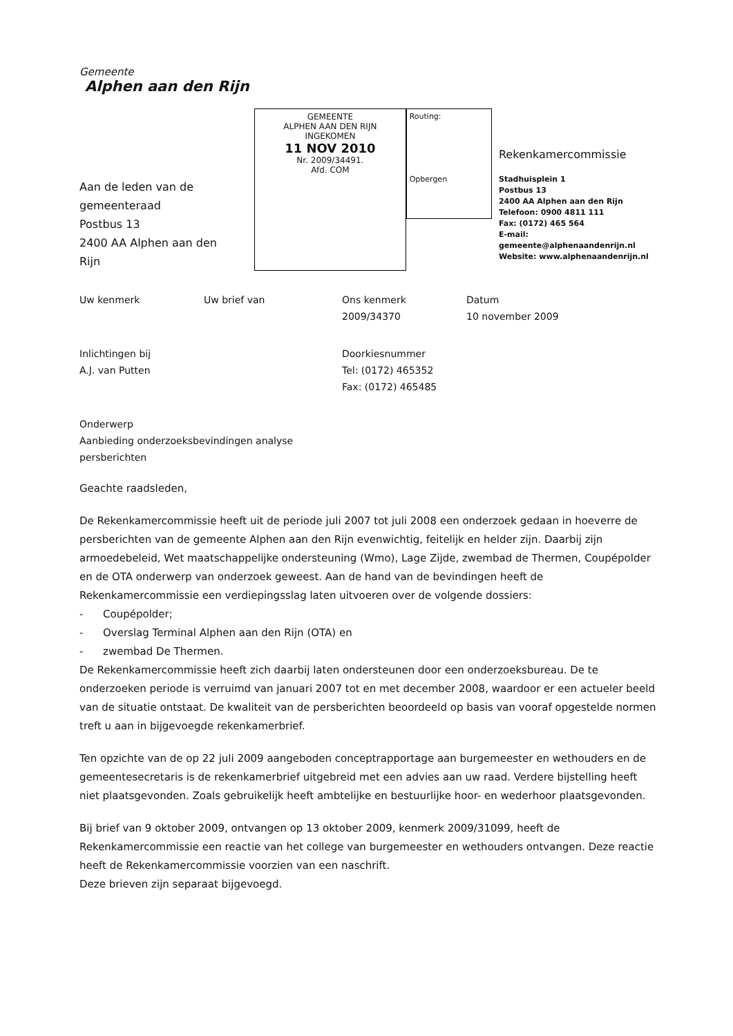Gemeente
Alphen aan den Rijn
Aan de leden van de
gemeenteraad
Postbus 13
2400 AA Alphen aan den Rijn
GEMEENTE
ALPHEN AAN DEN RIJN
INGEKOMEN
11 NOV 2010
Nr. 2009/34491.
Afd. COM
Routing:
Opbergen
Rekenkamercommissie
Stadhuisplein 1
Postbus 13
2400 AA Alphen aan den Rijn
Telefoon: 0900 4811 111
Fax: (0172) 465 564
E-mail: gemeente@alphenaandenrijn.nl
Website: www.alphenaandenrijn.nl
Uw kenmerk Uw brief van Ons kenmerk
2009/34370
Datum
10 november 2009
Inlichtingen bij
A.J. van Putten
Doorkiesnummer
Tel: (0172) 465352
Fax: (0172) 465485
Onderwerp
Aanbieding onderzoeksbevindingen analyse persberichten
Geachte raadsleden,
De Rekenkamercommissie heeft uit de periode juli 2007 tot juli 2008 een onderzoek gedaan in hoeverre de persberichten van de gemeente Alphen aan den Rijn evenwichtig, feitelijk en helder zijn. Daarbij zijn armoedebeleid, Wet maatschappelijke ondersteuning (Wmo), Lage Zijde, zwembad de Thermen, Coupépolder en de OTA onderwerp van onderzoek geweest. Aan de hand van de bevindingen heeft de Rekenkamercommissie een verdiepingsslag laten uitvoeren over de volgende dossiers:
- Coupépolder;
- Overslag Terminal Alphen aan den Rijn (OTA) en
- zwembad De Thermen.
De Rekenkamercommissie heeft zich daarbij laten ondersteunen door een onderzoeksbureau. De te onderzoeken periode is verruimd van januari 2007 tot en met december 2008, waardoor er een actueler beeld van de situatie ontstaat. De kwaliteit van de persberichten beoordeeld op basis van vooraf opgestelde normen treft u aan in bijgevoegde rekenkamerbrief.
Ten opzichte van de op 22 juli 2009 aangeboden conceptrapportage aan burgemeester en wethouders en de gemeentesecretaris is de rekenkamerbrief uitgebreid met een advies aan uw raad. Verdere bijstelling heeft niet plaatsgevonden. Zoals gebruikelijk heeft ambtelijke en bestuurlijke hoor- en wederhoor plaatsgevonden.
Bij brief van 9 oktober 2009, ontvangen op 13 oktober 2009, kenmerk 2009/31099, heeft de Rekenkamercommissie een reactie van het college van burgemeester en wethouders ontvangen. Deze reactie heeft de Rekenkamercommissie voorzien van een naschrift.
Deze brieven zijn separaat bijgevoegd.